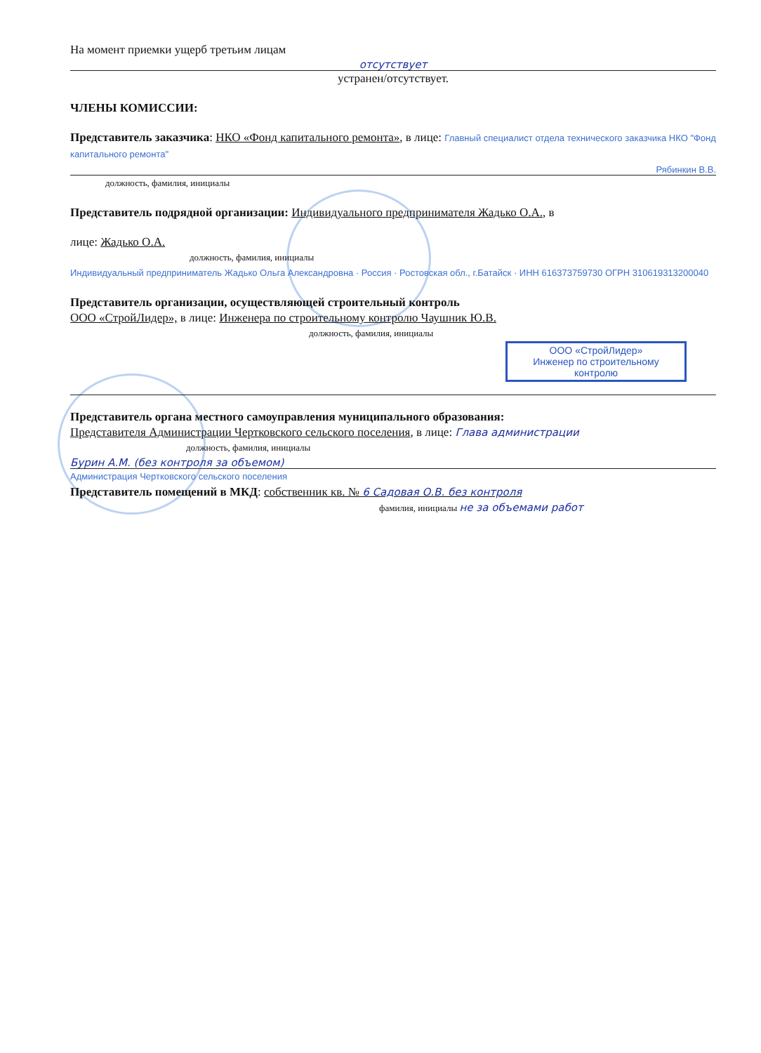На момент приемки ущерб третьим лицам
отсутствует
устранен/отсутствует.
ЧЛЕНЫ КОМИССИИ:
Представитель заказчика: НКО «Фонд капитального ремонта», в лице: Главный специалист отдела технического заказчика НКО "Фонд капитального ремонта"
Рябинкин В.В.
должность, фамилия, инициалы
Представитель подрядной организации: Индивидуального предпринимателя Жадько О.А., в
лице: Жадько О.А.
должность, фамилия, инициалы
Индивидуальный предприниматель Жадько Ольга Александровна · Россия · Ростовская обл., г.Батайск · ИНН 616373759730 ОГРН 310619313200040
Представитель организации, осуществляющей строительный контроль
ООО «СтройЛидер», в лице: Инженера по строительному контролю Чаушник Ю.В.
должность, фамилия, инициалы
ООО «СтройЛидер»
Инженер по строительному
контролю
Представитель органа местного самоуправления муниципального образования:
Представителя Администрации Чертковского сельского поселения, в лице: Глава администрации
должность, фамилия, инициалы
Бурин А.М. (без контроля за объемом)
Администрация Чертковского сельского поселения
Представитель помещений в МКД: собственник кв. № 6 Садовая О.В. без контроля
фамилия, инициалы не за объемами работ